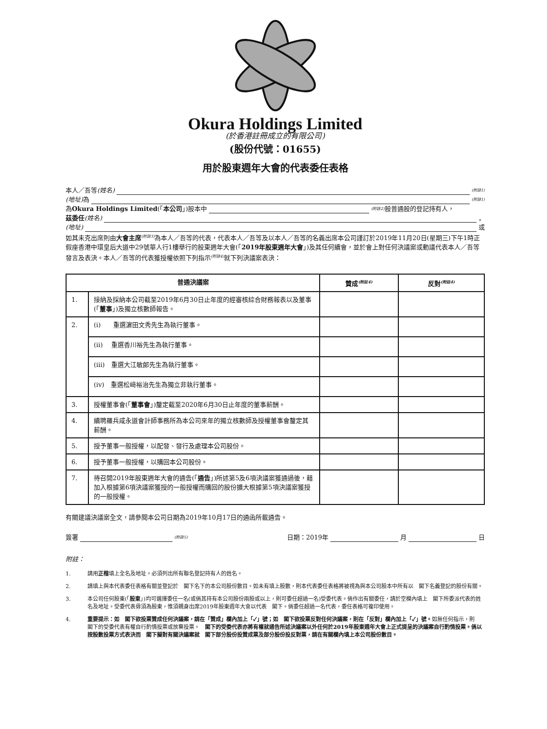Okura Holdings Limited
(於香港註冊成立的有限公司)
(股份代號：01655)
用於股東週年大會的代表委任表格
本人／吾等 (姓名)<sup>(附註1)</sup>
(地址) 為<sup>(附註1)</sup>
為 Okura Holdings Limited (「 本公司 」)股本中<sup>(附註2)</sup>股普通股的登記持有人，
茲委任 (姓名) ，
(地址) 或
如其未克出席則由大會主席<sup>(附註3)</sup>為本人／吾等的代表，代表本人／吾等及以本人／吾等的名義出席本公司謹訂於2019年11月20日(星期三)下午1時正假座香港中環皇后大道中29號華人行1樓舉行的股東週年大會(「2019年股東週年大會」)及其任何續會，並於會上對任何決議案或動議代表本人／吾等發言及表決。本人／吾等的代表獲授權依照下列指示<sup>(附註4)</sup>就下列決議案表決：
| 普通決議案 | | 贊成<sup>(附註4)</sup> | 反對<sup>(附註4)</sup> |
| --- | --- | --- | --- |
| 1. | 接納及採納本公司截至2019年6月30日止年度的經審核綜合財務報表以及董事(「 董事 」)及獨立核數師報告。 | | |
| 2. | (i) 重選濵田文秀先生為執行董事。 | | |
| | (ii) 重選香川裕先生為執行董事。 | | |
| | (iii) 重選大江敏郎先生為執行董事。 | | |
| | (iv) 重選松﨑裕治先生為獨立非執行董事。 | | |
| 3. | 授權董事會(「 董事會 」)釐定截至2020年6月30日止年度的董事薪酬。 | | |
| 4. | 續聘羅兵咸永道會計師事務所為本公司來年的獨立核數師及授權董事會釐定其薪酬。 | | |
| 5. | 授予董事一般授權，以配發、發行及處理本公司股份。 | | |
| 6. | 授予董事一般授權，以購回本公司股份。 | | |
| 7. | 待召開2019年股東週年大會的通告(「 通告 」)所述第5及6項決議案獲通過後，藉加入根據第6項決議案獲授的一般授權而購回的股份擴大根據第5項決議案獲授的一般授權。 | | |
有關建議決議案全文，請參閱本公司日期為2019年10月17日的通函所載通告。
簽署<sup>(附註5)</sup> 日期：2019年 月 日
附註：
1. 請用正楷填上全名及地址。必須列出所有聯名登記持有人的姓名。
2. 請填上與本代表委任表格有關並登記於　閣下名下的本公司股份數目。如未有填上股數，則本代表委任表格將被視為與本公司股本中所有以　閣下名義登記的股份有關。
3. 本公司任何股東(「股東」)均可選擇委任一名(或倘其持有本公司股份兩股或以上，則可委任超過一名)受委代表。倘作出有關委任，請於空欄內填上　閣下所委派代表的姓名及地址。受委代表毋須為股東，惟須親身出席2019年股東週年大會以代表　閣下。倘委任超過一名代表，委任表格可複印使用。
4. 重要提示：如　閣下欲投票贊成任何決議案，請在「贊成」欄內加上「✓」號；如　閣下欲投票反對任何決議案，則在「反對」欄內加上「✓」號。如無任何指示，則　閣下的受委代表有權自行酌情投票或放棄投票。　閣下的受委代表亦將有權就通告所述決議案以外任何於2019年股東週年大會上正式提呈的決議案自行酌情投票。倘以按股數投票方式表決而　閣下擬對有關決議案就　閣下部分股份投贊成票及部分股份投反對票，請在有關欄內填上本公司股份數目。